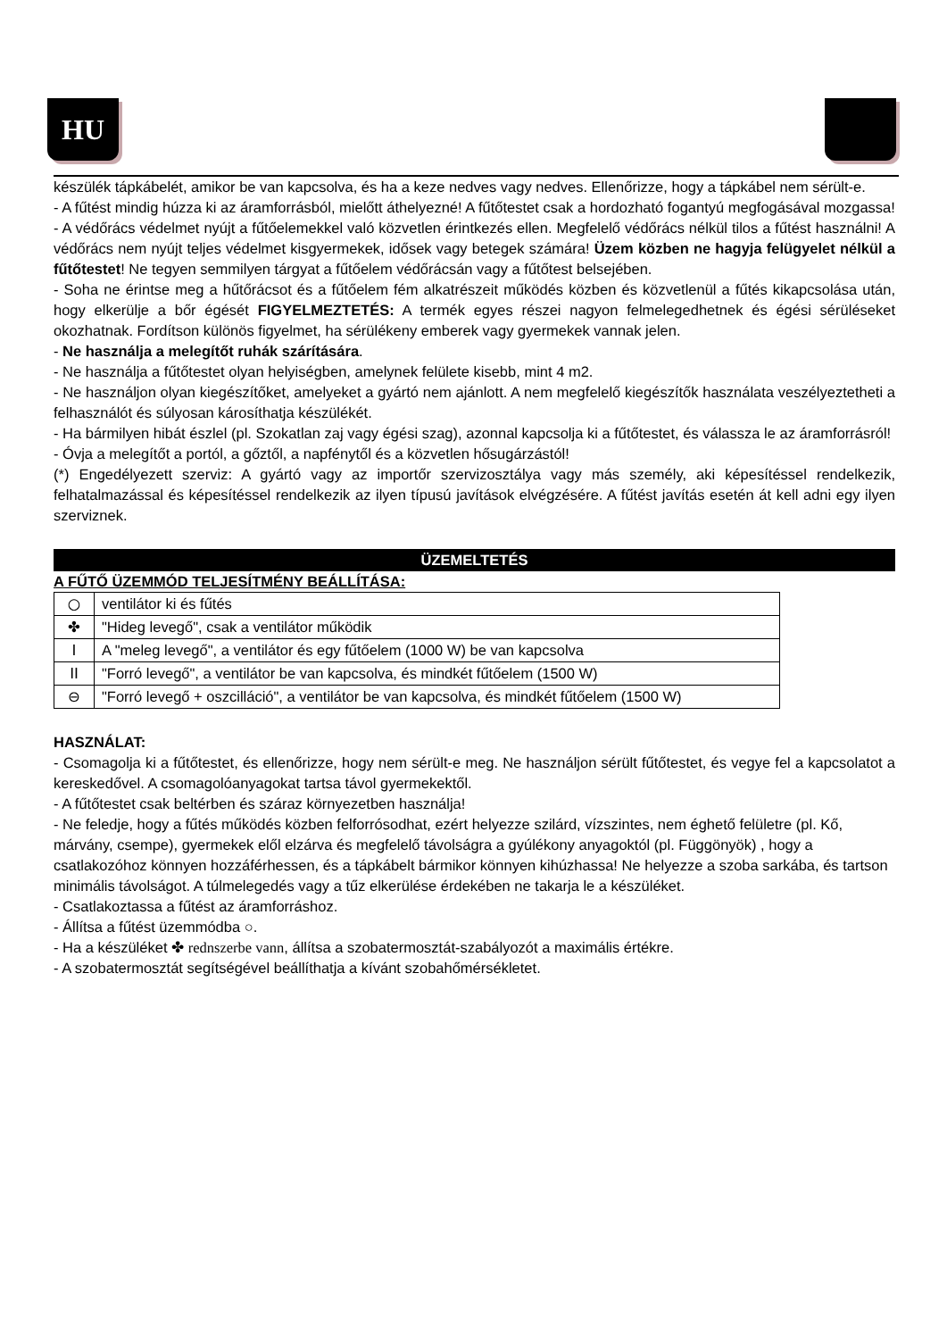HU
készülék tápkábelét, amikor be van kapcsolva, és ha a keze nedves vagy nedves. Ellenőrizze, hogy a tápkábel nem sérült-e.
- A fűtést mindig húzza ki az áramforrásból, mielőtt áthelyezné! A fűtőtestet csak a hordozható fogantyú megfogásával mozgassa!
- A védőrács védelmet nyújt a fűtőelemekkel való közvetlen érintkezés ellen. Megfelelő védőrács nélkül tilos a fűtést használni! A védőrács nem nyújt teljes védelmet kisgyermekek, idősek vagy betegek számára! Üzem közben ne hagyja felügyelet nélkül a fűtőtestet! Ne tegyen semmilyen tárgyat a fűtőelem védőrácsán vagy a fűtőtest belsejében.
- Soha ne érintse meg a hűtőrácsot és a fűtőelem fém alkatrészeit működés közben és közvetlenül a fűtés kikapcsolása után, hogy elkerülje a bőr égését FIGYELMEZTETÉS: A termék egyes részei nagyon felmelegedhetnek és égési sérüléseket okozhatnak. Fordítson különös figyelmet, ha sérülékeny emberek vagy gyermekek vannak jelen.
- Ne használja a melegítőt ruhák szárítására.
- Ne használja a fűtőtestet olyan helyiségben, amelynek felülete kisebb, mint 4 m2.
- Ne használjon olyan kiegészítőket, amelyeket a gyártó nem ajánlott. A nem megfelelő kiegészítők használata veszélyeztetheti a felhasználót és súlyosan károsíthatja készülékét.
- Ha bármilyen hibát észlel (pl. Szokatlan zaj vagy égési szag), azonnal kapcsolja ki a fűtőtestet, és válassza le az áramforrásról!
- Óvja a melegítőt a portól, a gőztől, a napfénytől és a közvetlen hősugárzástól!
(*) Engedélyezett szerviz: A gyártó vagy az importőr szervizosztálya vagy más személy, aki képesítéssel rendelkezik, felhatalmazással és képesítéssel rendelkezik az ilyen típusú javítások elvégzésére. A fűtést javítás esetén át kell adni egy ilyen szerviznek.
ÜZEMELTETÉS
A FŰTŐ ÜZEMMÓD TELJESÍTMÉNY BEÁLLÍTÁSA:
| ○ | ventilátor ki és fűtés |
| ✤ | "Hideg levegő", csak a ventilátor működik |
| I | A "meleg levegő", a ventilátor és egy fűtőelem (1000 W) be van kapcsolva |
| II | "Forró levegő", a ventilátor be van kapcsolva, és mindkét fűtőelem (1500 W) |
| ⊖ | "Forró levegő + oszcilláció", a ventilátor be van kapcsolva, és mindkét fűtőelem (1500 W) |
HASZNÁLAT:
- Csomagolja ki a fűtőtestet, és ellenőrizze, hogy nem sérült-e meg. Ne használjon sérült fűtőtestet, és vegye fel a kapcsolatot a kereskedővel. A csomagolóanyagokat tartsa távol gyermekektől.
- A fűtőtestet csak beltérben és száraz környezetben használja!
- Ne feledje, hogy a fűtés működés közben felforrósodhat, ezért helyezze szilárd, vízszintes, nem éghető felületre (pl. Kő, márvány, csempe), gyermekek elől elzárva és megfelelő távolságra a gyúlékony anyagoktól (pl. Függönyök) , hogy a csatlakozóhoz könnyen hozzáférhessen, és a tápkábelt bármikor könnyen kihúzhassa! Ne helyezze a szoba sarkába, és tartson minimális távolságot. A túlmelegedés vagy a tűz elkerülése érdekében ne takarja le a készüléket.
- Csatlakoztassa a fűtést az áramforráshoz.
- Állítsa a fűtést üzemmódba ○.
- Ha a készüléket ✤ rednszerbe vann, állítsa a szobatermosztát-szabályozót a maximális értékre.
- A szobatermosztát segítségével beállíthatja a kívánt szobahőmérsékletet.